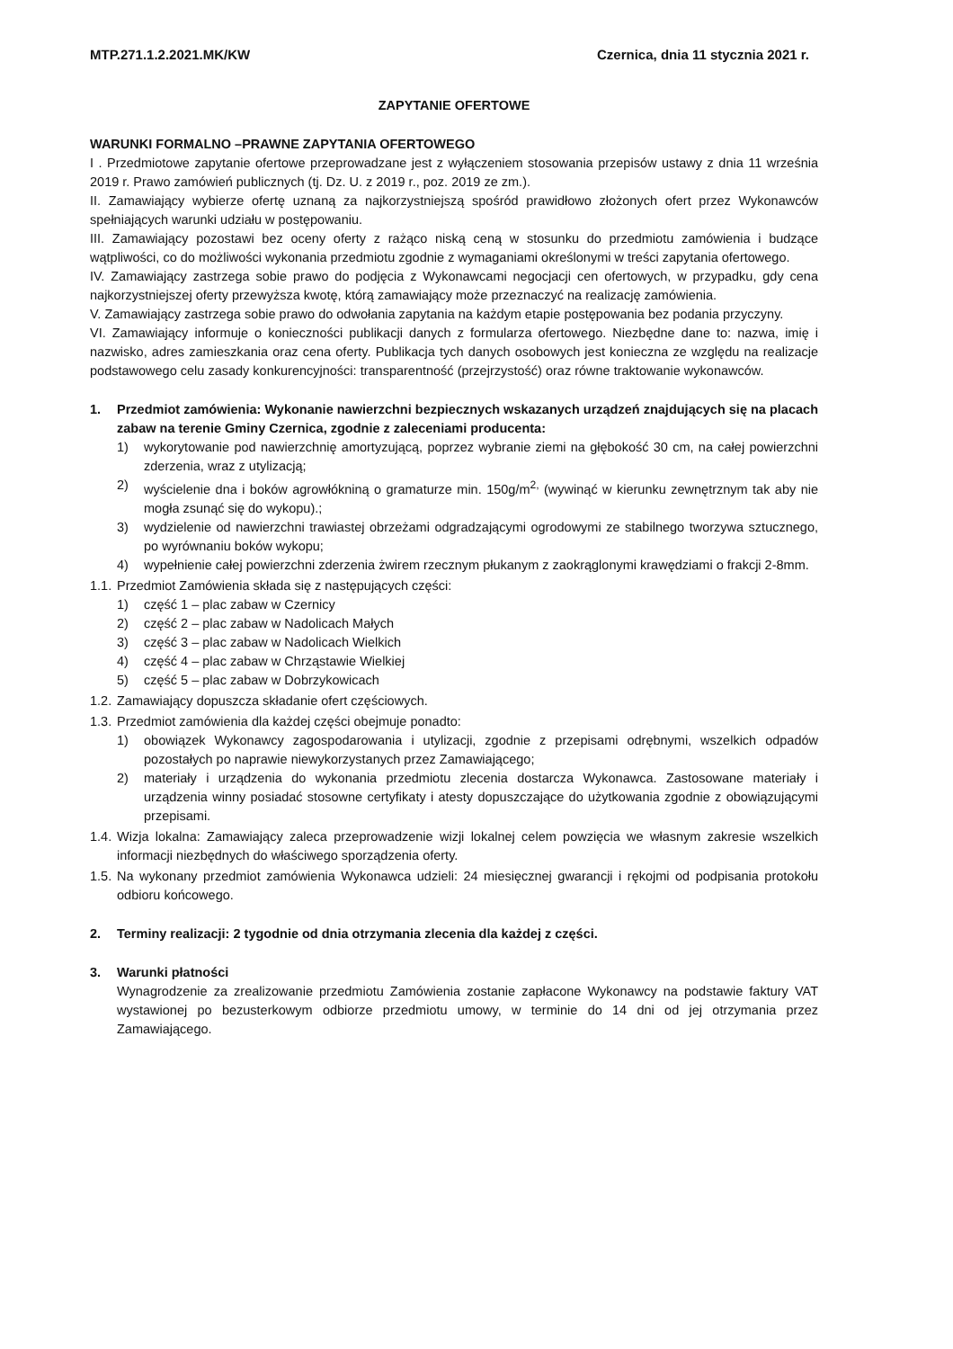MTP.271.1.2.2021.MK/KW Czernica, dnia 11 stycznia 2021 r.
ZAPYTANIE OFERTOWE
WARUNKI FORMALNO –PRAWNE ZAPYTANIA OFERTOWEGO
I . Przedmiotowe zapytanie ofertowe przeprowadzane jest z wyłączeniem stosowania przepisów ustawy z dnia 11 września 2019 r. Prawo zamówień publicznych (tj. Dz. U. z 2019 r., poz. 2019 ze zm.).
II. Zamawiający wybierze ofertę uznaną za najkorzystniejszą spośród prawidłowo złożonych ofert przez Wykonawców spełniających warunki udziału w postępowaniu.
III. Zamawiający pozostawi bez oceny oferty z rażąco niską ceną w stosunku do przedmiotu zamówienia i budzące wątpliwości, co do możliwości wykonania przedmiotu zgodnie z wymaganiami określonymi w treści zapytania ofertowego.
IV. Zamawiający zastrzega sobie prawo do podjęcia z Wykonawcami negocjacji cen ofertowych, w przypadku, gdy cena najkorzystniejszej oferty przewyższa kwotę, którą zamawiający może przeznaczyć na realizację zamówienia.
V. Zamawiający zastrzega sobie prawo do odwołania zapytania na każdym etapie postępowania bez podania przyczyny.
VI. Zamawiający informuje o konieczności publikacji danych z formularza ofertowego. Niezbędne dane to: nazwa, imię i nazwisko, adres zamieszkania oraz cena oferty. Publikacja tych danych osobowych jest konieczna ze względu na realizacje podstawowego celu zasady konkurencyjności: transparentność (przejrzystość) oraz równe traktowanie wykonawców.
1. Przedmiot zamówienia: Wykonanie nawierzchni bezpiecznych wskazanych urządzeń znajdujących się na placach zabaw na terenie Gminy Czernica, zgodnie z zaleceniami producenta:
1) wykorytowanie pod nawierzchnię amortyzującą, poprzez wybranie ziemi na głębokość 30 cm, na całej powierzchni zderzenia, wraz z utylizacją;
2) wyścielenie dna i boków agrowłókniną o gramaturze min. 150g/m<sup>2,</sup> (wywinąć w kierunku zewnętrznym tak aby nie mogła zsunąć się do wykopu).;
3) wydzielenie od nawierzchni trawiastej obrzeżami odgradzającymi ogrodowymi ze stabilnego tworzywa sztucznego, po wyrównaniu boków wykopu;
4) wypełnienie całej powierzchni zderzenia żwirem rzecznym płukanym z zaokrąglonymi krawędziami o frakcji 2-8mm.
1.1. Przedmiot Zamówienia składa się z następujących części:
1) część 1 – plac zabaw w Czernicy
2) część 2 – plac zabaw w Nadolicach Małych
3) część 3 – plac zabaw w Nadolicach Wielkich
4) część 4 – plac zabaw w Chrząstawie Wielkiej
5) część 5 – plac zabaw w Dobrzykowicach
1.2. Zamawiający dopuszcza składanie ofert częściowych.
1.3. Przedmiot zamówienia dla każdej części obejmuje ponadto:
1) obowiązek Wykonawcy zagospodarowania i utylizacji, zgodnie z przepisami odrębnymi, wszelkich odpadów pozostałych po naprawie niewykorzystanych przez Zamawiającego;
2) materiały i urządzenia do wykonania przedmiotu zlecenia dostarcza Wykonawca. Zastosowane materiały i urządzenia winny posiadać stosowne certyfikaty i atesty dopuszczające do użytkowania zgodnie z obowiązującymi przepisami.
1.4. Wizja lokalna: Zamawiający zaleca przeprowadzenie wizji lokalnej celem powzięcia we własnym zakresie wszelkich informacji niezbędnych do właściwego sporządzenia oferty.
1.5. Na wykonany przedmiot zamówienia Wykonawca udzieli: 24 miesięcznej gwarancji i rękojmi od podpisania protokołu odbioru końcowego.
2. Terminy realizacji: 2 tygodnie od dnia otrzymania zlecenia dla każdej z części.
3. Warunki płatności
Wynagrodzenie za zrealizowanie przedmiotu Zamówienia zostanie zapłacone Wykonawcy na podstawie faktury VAT wystawionej po bezusterkowym odbiorze przedmiotu umowy, w terminie do 14 dni od jej otrzymania przez Zamawiającego.